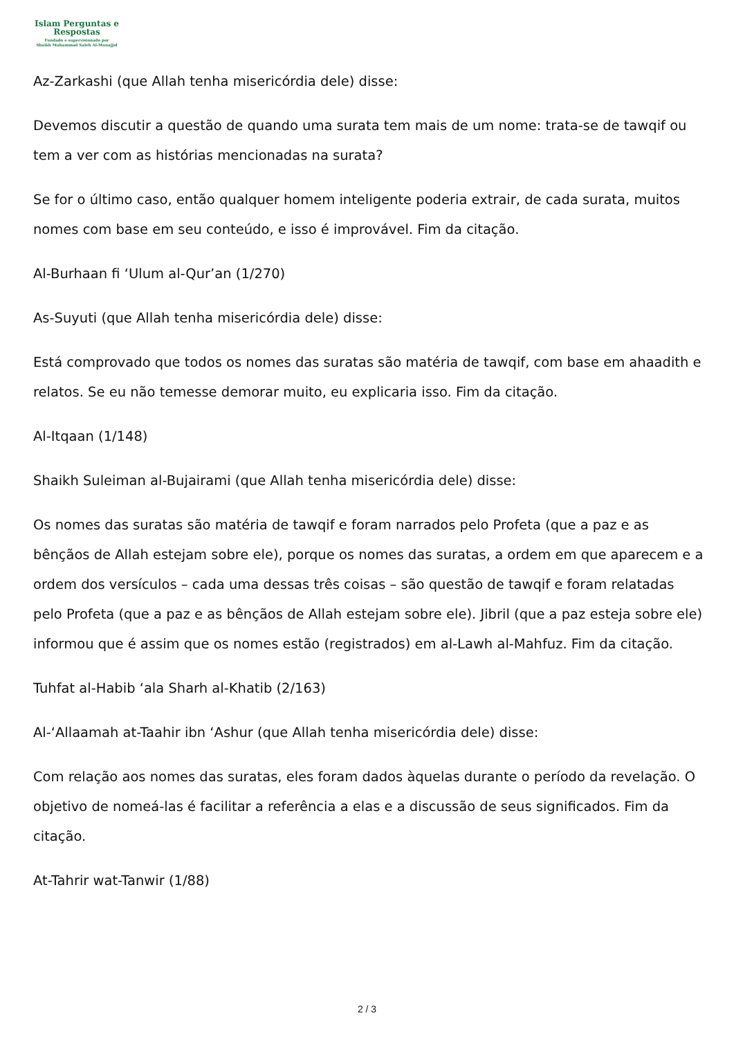Islam Perguntas e
Respostas
Fundado e supervisionado por
Shaikh Muhammad Saleh Al-Munajjid
Az-Zarkashi (que Allah tenha misericórdia dele) disse:
Devemos discutir a questão de quando uma surata tem mais de um nome: trata-se de tawqif ou tem a ver com as histórias mencionadas na surata?
Se for o último caso, então qualquer homem inteligente poderia extrair, de cada surata, muitos nomes com base em seu conteúdo, e isso é improvável. Fim da citação.
Al-Burhaan fi ‘Ulum al-Qur’an (1/270)
As-Suyuti (que Allah tenha misericórdia dele) disse:
Está comprovado que todos os nomes das suratas são matéria de tawqif, com base em ahaadith e relatos. Se eu não temesse demorar muito, eu explicaria isso. Fim da citação.
Al-Itqaan (1/148)
Shaikh Suleiman al-Bujairami (que Allah tenha misericórdia dele) disse:
Os nomes das suratas são matéria de tawqif e foram narrados pelo Profeta (que a paz e as bênçãos de Allah estejam sobre ele), porque os nomes das suratas, a ordem em que aparecem e a ordem dos versículos – cada uma dessas três coisas – são questão de tawqif e foram relatadas pelo Profeta (que a paz e as bênçãos de Allah estejam sobre ele). Jibril (que a paz esteja sobre ele) informou que é assim que os nomes estão (registrados) em al-Lawh al-Mahfuz. Fim da citação.
Tuhfat al-Habib ‘ala Sharh al-Khatib (2/163)
Al-‘Allaamah at-Taahir ibn ‘Ashur (que Allah tenha misericórdia dele) disse:
Com relação aos nomes das suratas, eles foram dados àquelas durante o período da revelação. O objetivo de nomeá-las é facilitar a referência a elas e a discussão de seus significados. Fim da citação.
At-Tahrir wat-Tanwir (1/88)
2 / 3